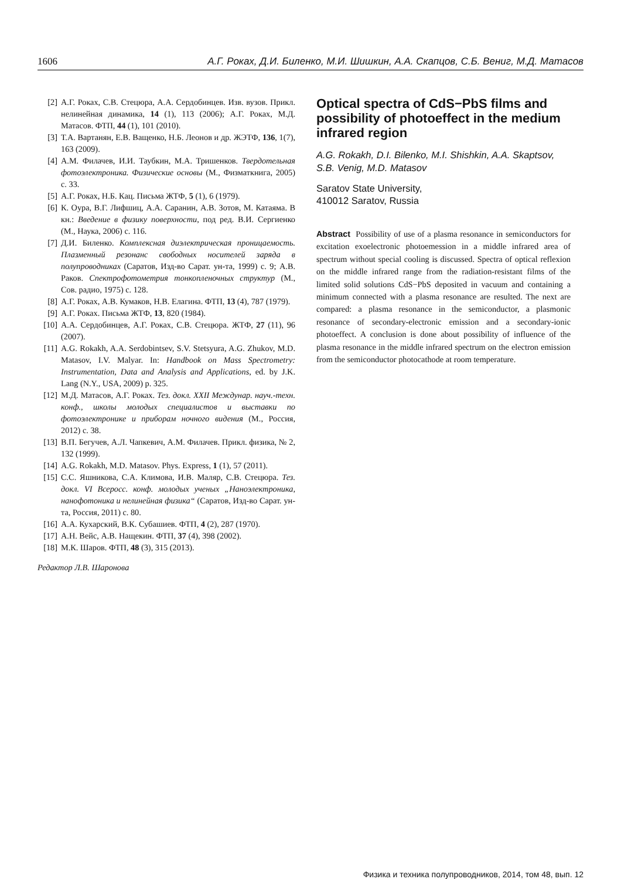1606 А.Г. Роках, Д.И. Биленко, М.И. Шишкин, А.А. Скапцов, С.Б. Вениг, М.Д. Матасов
[2] А.Г. Роках, С.В. Стецюра, А.А. Сердобинцев. Изв. вузов. Прикл. нелинейная динамика, 14 (1), 113 (2006); А.Г. Роках, М.Д. Матасов. ФТП, 44 (1), 101 (2010).
[3] Т.А. Вартанян, Е.В. Ващенко, Н.Б. Леонов и др. ЖЭТФ, 136, 1(7), 163 (2009).
[4] А.М. Филачев, И.И. Таубкин, М.А. Тришенков. Твердотельная фотоэлектроника. Физические основы (М., Физматкнига, 2005) с. 33.
[5] А.Г. Роках, Н.Б. Кац. Письма ЖТФ, 5 (1), 6 (1979).
[6] К. Оура, В.Г. Лифшиц, А.А. Саранин, А.В. Зотов, М. Катаяма. В кн.: Введение в физику поверхности, под ред. В.И. Сергиенко (М., Наука, 2006) с. 116.
[7] Д.И. Биленко. Комплексная диэлектрическая проницаемость. Плазменный резонанс свободных носителей заряда в полупроводниках (Саратов, Изд-во Сарат. ун-та, 1999) с. 9; А.В. Раков. Спектрофотометрия тонкопленочных структур (М., Сов. радио, 1975) с. 128.
[8] А.Г. Роках, А.В. Кумаков, Н.В. Елагина. ФТП, 13 (4), 787 (1979).
[9] А.Г. Роках. Письма ЖТФ, 13, 820 (1984).
[10] А.А. Сердобинцев, А.Г. Роках, С.В. Стецюра. ЖТФ, 27 (11), 96 (2007).
[11] A.G. Rokakh, A.A. Serdobintsev, S.V. Stetsyura, A.G. Zhukov, M.D. Matasov, I.V. Malyar. In: Handbook on Mass Spectrometry: Instrumentation, Data and Analysis and Applications, ed. by J.K. Lang (N.Y., USA, 2009) p. 325.
[12] М.Д. Матасов, А.Г. Роках. Тез. докл. XXII Междунар. науч.-техн. конф., школы молодых специалистов и выставки по фотоэлектронике и приборам ночного видения (М., Россия, 2012) с. 38.
[13] В.П. Бегучев, А.Л. Чапкевич, А.М. Филачев. Прикл. физика, № 2, 132 (1999).
[14] A.G. Rokakh, M.D. Matasov. Phys. Express, 1 (1), 57 (2011).
[15] С.С. Яшникова, С.А. Климова, И.В. Маляр, С.В. Стецюра. Тез. докл. VI Всеросс. конф. молодых ученых „Наноэлектроника, нанофотоника и нелинейная физика“ (Саратов, Изд-во Сарат. ун-та, Россия, 2011) с. 80.
[16] А.А. Кухарский, В.К. Субашиев. ФТП, 4 (2), 287 (1970).
[17] А.Н. Вейс, А.В. Нащекин. ФТП, 37 (4), 398 (2002).
[18] М.К. Шаров. ФТП, 48 (3), 315 (2013).
Редактор Л.В. Шаронова
Optical spectra of CdS−PbS films and possibility of photoeffect in the medium infrared region
A.G. Rokakh, D.I. Bilenko, M.I. Shishkin, A.A. Skaptsov, S.B. Venig, M.D. Matasov
Saratov State University,
410012 Saratov, Russia
Abstract Possibility of use of a plasma resonance in semiconductors for excitation exoelectronic photoemession in a middle infrared area of spectrum without special cooling is discussed. Spectra of optical reflexion on the middle infrared range from the radiation-resistant films of the limited solid solutions CdS−PbS deposited in vacuum and containing a minimum connected with a plasma resonance are resulted. The next are compared: a plasma resonance in the semiconductor, a plasmonic resonance of secondary-electronic emission and a secondary-ionic photoeffect. A conclusion is done about possibility of influence of the plasma resonance in the middle infrared spectrum on the electron emission from the semiconductor photocathode at room temperature.
Физика и техника полупроводников, 2014, том 48, вып. 12